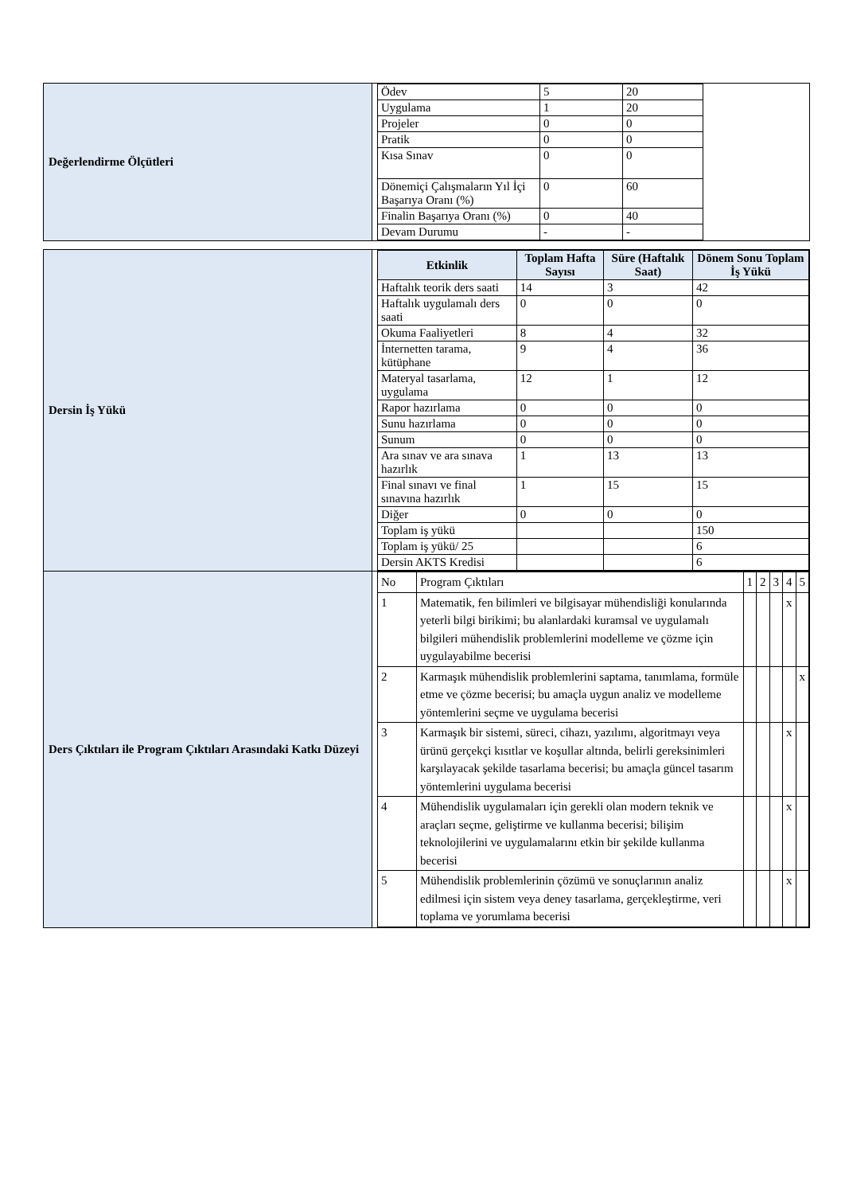| Değerlendirme Ölçütleri | / Ödev / 5 / 20 / / Uygulama / 1 / 20 / / Projeler / 0 / 0 / / Pratik / 0 / 0 / / Kısa Sınav / 0 / 0 / / Dönemiçi Çalışmaların Yıl İçi Başarıya Oranı (%) / 0 / 60 / / Finalin Başarıya Oranı (%) / 0 / 40 / / Devam Durumu / - / - / |
| Dersin İş Yükü | / Etkinlik / Toplam Hafta Sayısı / Süre (Haftalık Saat) / Dönem Sonu Toplam İş Yükü / / --- / --- / --- / --- / / Haftalık teorik ders saati / 14 / 3 / 42 / / Haftalık uygulamalı ders saati / 0 / 0 / 0 / / Okuma Faaliyetleri / 8 / 4 / 32 / / İnternetten tarama, kütüphane / 9 / 4 / 36 / / Materyal tasarlama, uygulama / 12 / 1 / 12 / / Rapor hazırlama / 0 / 0 / 0 / / Sunu hazırlama / 0 / 0 / 0 / / Sunum / 0 / 0 / 0 / / Ara sınav ve ara sınava hazırlık / 1 / 13 / 13 / / Final sınavı ve final sınavına hazırlık / 1 / 15 / 15 / / Diğer / 0 / 0 / 0 / / Toplam iş yükü / / / 150 / / Toplam iş yükü/ 25 / / / 6 / / Dersin AKTS Kredisi / / / 6 / |
| Ders Çıktıları ile Program Çıktıları Arasındaki Katkı Düzeyi | / No / Program Çıktıları / 1 / 2 / 3 / 4 / 5 / / 1 / Matematik, fen bilimleri ve bilgisayar mühendisliği konularında yeterli bilgi birikimi; bu alanlardaki kuramsal ve uygulamalı bilgileri mühendislik problemlerini modelleme ve çözme için uygulayabilme becerisi / / / / x / / / 2 / Karmaşık mühendislik problemlerini saptama, tanımlama, formüle etme ve çözme becerisi; bu amaçla uygun analiz ve modelleme yöntemlerini seçme ve uygulama becerisi / / / / / x / / 3 / Karmaşık bir sistemi, süreci, cihazı, yazılımı, algoritmayı veya ürünü gerçekçi kısıtlar ve koşullar altında, belirli gereksinimleri karşılayacak şekilde tasarlama becerisi; bu amaçla güncel tasarım yöntemlerini uygulama becerisi / / / / x / / / 4 / Mühendislik uygulamaları için gerekli olan modern teknik ve araçları seçme, geliştirme ve kullanma becerisi; bilişim teknolojilerini ve uygulamalarını etkin bir şekilde kullanma becerisi / / / / x / / / 5 / Mühendislik problemlerinin çözümü ve sonuçlarının analiz edilmesi için sistem veya deney tasarlama, gerçekleştirme, veri toplama ve yorumlama becerisi / / / / x / / |